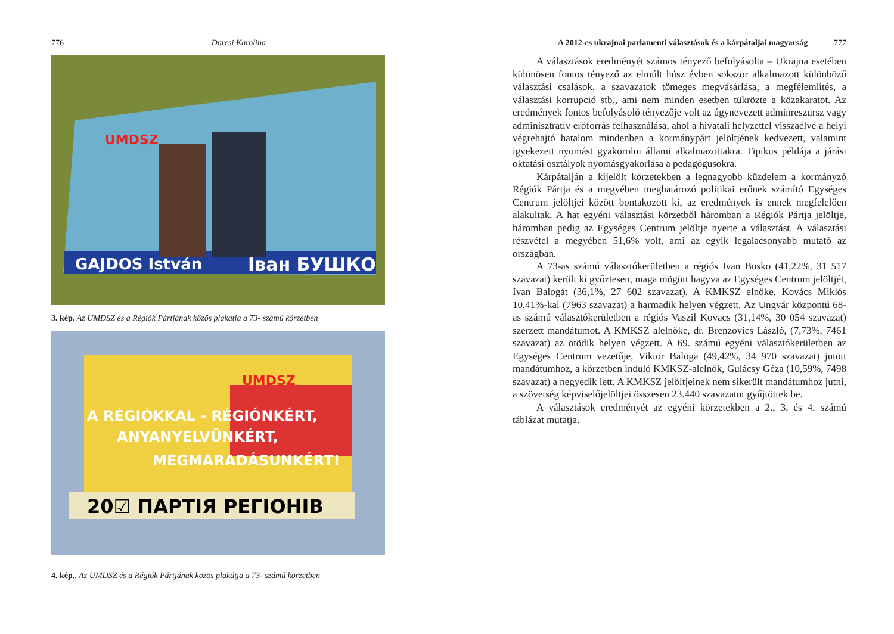776 Darcsi Karolina
GAJDOS István
Іван БУШКО
UMDSZ
3. kép. Az UMDSZ és a Régiók Pártjának közös plakátja a 73- számú körzetben
20☑ ПАРТІЯ РЕГІОНІВ
A RÉGIÓKKAL - RÉGIÓNKÉRT,
ANYANYELVÜNKÉRT,
MEGMARADÁSUNKÉRT!
UMDSZ
4. kép.. Az UMDSZ és a Régiók Pártjának közös plakátja a 73- számú körzetben
A 2012-es ukrajnai parlamenti választások és a kárpátaljai magyarság 777
A választások eredményét számos tényező befolyásolta – Ukrajna esetében különösen fontos tényező az elmúlt húsz évben sokszor alkalmazott különböző választási csalások, a szavazatok tömeges megvásárlása, a megfélemlítés, a választási korrupció stb., ami nem minden esetben tükrözte a közakaratot. Az eredmények fontos befolyásoló tényezője volt az úgynevezett adminreszursz vagy adminisztratív erőforrás felhasználása, ahol a hivatali helyzettel visszaélve a helyi végrehajtó hatalom mindenben a kormánypárt jelöltjének kedvezett, valamint igyekezett nyomást gyakorolni állami alkalmazottakra. Tipikus példája a járási oktatási osztályok nyomásgyakorlása a pedagógusokra.
Kárpátalján a kijelölt körzetekben a legnagyobb küzdelem a kormányzó Régiók Pártja és a megyében meghatározó politikai erőnek számító Egységes Centrum jelöltjei között bontakozott ki, az eredmények is ennek megfelelően alakultak. A hat egyéni választási körzetből háromban a Régiók Pártja jelöltje, háromban pedig az Egységes Centrum jelöltje nyerte a választást. A választási részvétel a megyében 51,6% volt, ami az egyik legalacsonyabb mutató az országban.
A 73-as számú választókerületben a régiós Ivan Busko (41,22%, 31 517 szavazat) került ki győztesen, maga mögött hagyva az Egységes Centrum jelöltjét, Ivan Balogát (36,1%, 27 602 szavazat). A KMKSZ elnöke, Kovács Miklós 10,41%-kal (7963 szavazat) a harmadik helyen végzett. Az Ungvár központú 68-as számú választókerületben a régiós Vaszil Kovacs (31,14%, 30 054 szavazat) szerzett mandátumot. A KMKSZ alelnöke, dr. Brenzovics László, (7,73%, 7461 szavazat) az ötödik helyen végzett. A 69. számú egyéni választókerületben az Egységes Centrum vezetője, Viktor Baloga (49,42%, 34 970 szavazat) jutott mandátumhoz, a körzetben induló KMKSZ-alelnök, Gulácsy Géza (10,59%, 7498 szavazat) a negyedik lett. A KMKSZ jelöltjeinek nem sikerült mandátumhoz jutni, a szövetség képviselőjelöltjei összesen 23.440 szavazatot gyűjtöttek be.
A választások eredményét az egyéni körzetekben a 2., 3. és 4. számú táblázat mutatja.